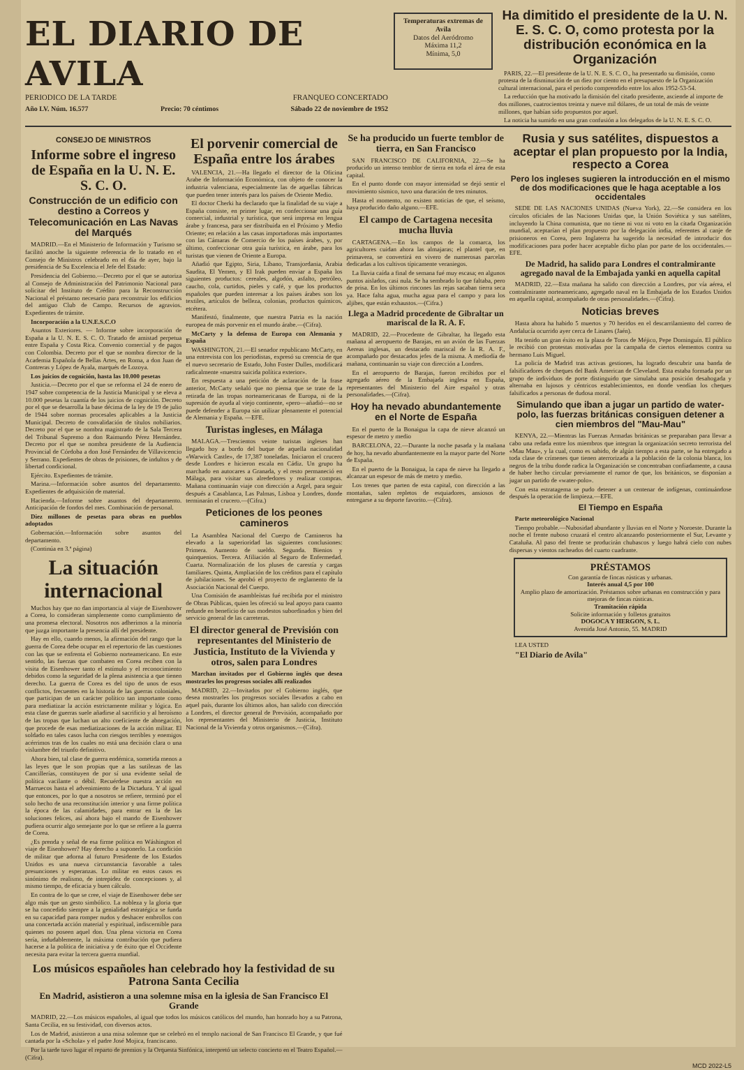EL DIARIO DE AVILA
PERIODICO DE LA TARDE FRANQUEO CONCERTADO
Año LV. Núm. 16.577 Precio: 70 céntimos Sábado 22 de noviembre de 1952
Temperaturas extremas de Avila
Datos del Aeródromo
Máxima 11,2
Mínima, 5,0
Ha dimitido el presidente de la U. N. E. S. C. O, como protesta por la distribución económica en la Organización
PARIS, 22.—El presidente de la U. N. E. S. C. O., ha presentado su dimisión, como protesta de la disminución de un diez por ciento en el presupuesto de la Organización cultural internacional, para el periodo comprendido entre los años 1952-53-54.
La reducción que ha motivado la dimisión del citado presidente, asciende al importe de dos millones, cuatrocientos treinta y nueve mil dólares, de un total de más de veinte millones, que habían sido propuestos por aquel.
La noticia ha sumido en una gran confusión a los delegados de la U. N. E. S. C. O.
CONSEJO DE MINISTROS
Informe sobre el ingreso de España en la U. N. E. S. C. O.
Construcción de un edificio con destino a Correos y Telecomunicación en Las Navas del Marqués
MADRID.—En el Ministerio de Información y Turismo se facilitó anoche la siguiente referencia de lo tratado en el Consejo de Ministros celebrado en el día de ayer, bajo la presidencia de Su Excelencia el Jefe del Estado:
Presidencia del Gobierno.—Decreto por el que se autoriza al Consejo de Administración del Patrimonio Nacional para solicitar del Instituto de Crédito para la Reconstrucción Nacional el préstamo necesario para reconstruir los edificios del antiguo Club de Campo. Recursos de agravios. Expedientes de trámite.
Incorporación a la U.N.E.S.C.O
Asuntos Exteriores. — Informe sobre incorporación de España a la U. N. E. S. C. O. Tratado de amistad perpetua entre España y Costa Rica. Convenio comercial y de pagos con Colombia. Decreto por el que se nombra director de la Academia Española de Bellas Artes, en Roma, a don Juan de Contreras y López de Ayala, marqués de Lozoya.
Los juicios de cognición, hasta las 10.000 pesetas
Justicia.—Decreto por el que se reforma el 24 de enero de 1947 sobre competencia de la Justicia Municipal y se eleva a 10.000 pesetas la cuantía de los juicios de cognición. Decreto por el que se desarrolla la base décima de la ley de 19 de julio de 1944 sobre normas procesales aplicables a la Justicia Municipal. Decreto de convalidación de títulos nobiliarios. Decreto por el que se nombra magistrado de la Sala Tercera del Tribunal Supremo a don Raimundo Pérez Hernández. Decreto por el que se nombra presidente de la Audiencia Provincial de Córdoba a don José Fernández de Villavicencio y Serrano. Expedientes de obras de prisiones, de indultos y de libertad condicional.
Ejército. Expedientes de trámite.
Marina.—Información sobre asuntos del departamento. Expedientes de adquisición de material.
Hacienda.—Informe sobre asuntos del departamento. Anticipación de fondos del mes. Combinación de personal.
Diez millones de pesetas para obras en pueblos adoptados
Gobernación.—Información sobre asuntos del departamento.
(Continúa en 3.ª página)
La situación internacional
Muchos hay que no dan importancia al viaje de Eisenhower a Corea, lo consideran simplemente como cumplimiento de una promesa electoral. Nosotros nos adherimos a la minoría que juzga importante la presencia allí del presidente.
Hay en ello, cuando menos, la afirmación del rango que la guerra de Corea debe ocupar en el repertorio de las cuestiones con las que se enfrenta el Gobierno norteamericano. En este sentido, las fuerzas que combaten en Corea reciben con la visita de Eisenhower tanto el estímulo y el reconocimiento debidos como la seguridad de la plena asistencia a que tienen derecho. La guerra de Corea es del tipo de unos de esos conflictos, frecuentes en la historia de las guerras coloniales, que participan de un carácter político tan importante como para mediatizar la acción estrictamente militar y lógica. En esta clase de guerras suele añadirse al sacrificio y al heroísmo de las tropas que luchan un alto coeficiente de abnegación, que procede de esas mediatizaciones de la acción militar. El soldado en tales casos lucha con riesgos terribles y enemigos acérrimos tras de los cuales no está una decisión clara o una vislumbre del triunfo definitivo.
Ahora bien, tal clase de guerra endémica, sometida menos a las leyes que le son propias que a las sutilezas de las Cancillerías, constituyen de por sí una evidente señal de política vacilante o débil. Recuérdese nuestra acción en Marruecos hasta el advenimiento de la Dictadura. Y al igual que entonces, por lo que a nosotros se refiere, terminó por el solo hecho de una reconstitución interior y una firme política la época de las calamidades, para entrar en la de las soluciones felices, así ahora bajo el mando de Eisenhower pudiera ocurrir algo semejante por lo que se refiere a la guerra de Corea.
¿Es prenda y señal de esa firme política en Wáshington el viaje de Eisenhower? Hay derecho a suponerlo. La condición de militar que adorna al futuro Presidente de los Estados Unidos es una nueva circunstancia favorable a tales presunciones y esperanzas. Lo militar en estos casos es sinónimo de realismo, de intrepidez de concepciones y, al mismo tiempo, de eficacia y buen cálculo.
En contra de lo que se cree, el viaje de Eisenhower debe ser algo más que un gesto simbólico. La nobleza y la gloria que se ha concedido siempre a la genialidad estratégica se funda en su capacidad para romper nudos y deshacer embrollos con una concertada acción material y espiritual, indiscernible para quienes no poseen aquel don. Una plena victoria en Corea sería, indudablemente, la máxima contribución que pudiera hacerse a la política de iniciativa y de éxito que el Occidente necesita para evitar la tercera guerra mundial.
El porvenir comercial de España entre los árabes
VALENCIA, 21.—Ha llegado el director de la Oficina Arabe de Información Económica, con objeto de conocer la industria valenciana, especialmente las de aquellas fábricas que pueden tener interés para los países de Oriente Medio.
El doctor Cherki ha declarado que la finalidad de su viaje a España consiste, en primer lugar, en confeccionar una guía comercial, industrial y turística, que será impresa en lengua árabe y francesa, para ser distribuida en el Próximo y Medio Oriente; en relación a las casas importadoras más importantes con las Cámaras de Comercio de los países árabes, y, por último, confeccionar otra guía turística, en árabe, para los turistas que vienen de Oriente a Europa.
Añadió que Egipto, Siria, Líbano, Transjordania, Arabia Saudita, El Yemen, y El Irak pueden enviar a España los siguientes productos: cereales, algodón, asfalto, petróleo, caucho, cola, curtidos, pieles y café, y que los productos españoles que pueden interesar a los países árabes son los textiles, artículos de belleza, colonias, productos químicos, etcétera.
Manifestó, finalmente, que nuestra Patria es la nación europea de más porvenir en el mundo árabe.—(Cifra).
McCarty y la defensa de Europa con Alemania y España
WASHINGTON, 21.—El senador republicano McCarty, en una entrevista con los periodistas, expresó su creencia de que el nuevo secretario de Estado, John Foster Dulles, modificará radicalmente «nuestra suicida política exterior».
En respuesta a una petición de aclaración de la frase anterior, McCarty señaló que no piensa que se trate de la retirada de las tropas norteamericanas de Europa, ni de la supresión de ayuda al viejo continente, «pero—añadió—no se puede defender a Europa sin utilizar plenamente el potencial de Alemania y España. —EFE.
Turistas ingleses, en Málaga
MALAGA.—Trescientos veinte turistas ingleses han llegado hoy a bordo del buque de aquella nacionalidad «Warwick Castle», de 17,387 toneladas. Iniciaron el crucero desde Londres e hicieron escala en Cádiz. Un grupo ha marchado en autocares a Granada, y el resto permaneció en Málaga, para visitar sus alrededores y realizar compras. Mañana continuarán viaje con dirección a Argel, para seguir después a Casablanca, Las Palmas, Lisboa y Londres, donde terminarán el crucero.—(Cifra.)
Peticiones de los peones camineros
La Asamblea Nacional del Cuerpo de Camineros ha elevado a la superioridad las siguientes conclusiones: Primera. Aumento de sueldo. Segunda. Bienios y quinquenios. Tercera. Afiliación al Seguro de Enfermedad. Cuarta. Normalización de los pluses de carestía y cargas familiares. Quinta, Ampliación de los créditos para el capítulo de jubilaciones. Se aprobó el proyecto de reglamento de la Asociación Nacional del Cuerpo.
Una Comisión de asambleístas fué recibida por el ministro de Obras Públicas, quien les ofreció su leal apoyo para cuanto redunde en beneficio de sus modestos subordinados y bien del servicio general de las carreteras.
El director general de Previsión con representantes del Ministerio de Justicia, Instituto de la Vivienda y otros, salen para Londres
Marchan invitados por el Gobierno inglés que desea mostrarles los progresos sociales allí realizados
MADRID, 22.—Invitados por el Gobierno inglés, que desea mostrarles los progresos sociales llevados a cabo en aquel país, durante los últimos años, han salido con dirección a Londres, el director general de Previsión, acompañado por los representantes del Ministerio de Justicia, Instituto Nacional de la Vivienda y otros organismos.—(Cifra).
Los músicos españoles han celebrado hoy la festividad de su Patrona Santa Cecilia
En Madrid, asistieron a una solemne misa en la iglesia de San Francisco El Grande
MADRID, 22.—Los músicos españoles, al igual que todos los músicos católicos del mundo, han honrado hoy a su Patrona, Santa Cecilia, en su festividad, con diversos actos.
Los de Madrid, asistieron a una misa solemne que se celebró en el templo nacional de San Francisco El Grande, y que fué cantada por la «Schola» y el padre José Mojica, franciscano.
Por la tarde tuvo lugar el reparto de premios y la Orquesta Sinfónica, interpretó un selecto concierto en el Teatro Español.—(Cifra).
Se ha producido un fuerte temblor de tierra, en San Francisco
SAN FRANCISCO DE CALIFORNIA, 22.—Se ha producido un intenso temblor de tierra en toda el área de esta capital.
En el punto donde con mayor intensidad se dejó sentir el movimiento sísmico, tuvo una duración de tres minutos.
Hasta el momento, no existen noticias de que, el seísmo, haya producido daño alguno.—EFE.
El campo de Cartagena necesita mucha lluvia
CARTAGENA.—En los campos de la comarca, los agricultores cuidan ahora las almajaras; el plantel que, en primavera, se convertirá en vivero de numerosas parcelas dedicadas a los cultivos típicamente veraniegos.
La lluvia caída a final de semana fué muy escasa; en algunos puntos aislados, casi nula. Se ha sembrado lo que faltaba, pero de prisa. En los últimos rincones las rejas sacaban tierra seca ya. Hace falta agua, mucha agua para el campo y para los aljibes, que están exhaustos.—(Cifra.)
Llega a Madrid procedente de Gibraltar un mariscal de la R. A. F.
MADRID, 22.—Procedente de Gibraltar, ha llegado esta mañana al aeropuerto de Barajas, en un avión de las Fuerzas Aereas inglesas, un destacado mariscal de la R. A. F., acompañado por destacados jefes de la misma. A mediodía de mañana, continuarán su viaje con dirección a Londres.
En el aeropuerto de Barajas, fueron recibidos por el agregado aéreo de la Embajada inglesa en España, representantes del Ministerio del Aire español y otras personalidades.—(Cifra).
Hoy ha nevado abundantemente en el Norte de España
En el puerto de la Bonaigua la capa de nieve alcanzó un espesor de metro y medio
BARCELONA, 22.—Durante la noche pasada y la mañana de hoy, ha nevado abundantemente en la mayor parte del Norte de España.
En el puerto de la Bonaigua, la capa de nieve ha llegado a alcanzar un espesor de más de metro y medio.
Los trenes que parten de esta capital, con dirección a las montañas, salen repletos de esquiadores, ansiosos de entregarse a su deporte favorito.—(Cifra).
Rusia y sus satélites, dispuestos a aceptar el plan propuesto por la India, respecto a Corea
Pero los ingleses sugieren la introducción en el mismo de dos modificaciones que le haga aceptable a los occidentales
SEDE DE LAS NACIONES UNIDAS (Nueva York), 22.—Se considera en los círculos oficiales de las Naciones Unidas que, la Unión Soviética y sus satélites, incluyendo la China comunista, que no tiene ni voz ni voto en la citada Organización mundial, aceptarían el plan propuesto por la delegación india, referentes al canje de prisioneros en Corea, pero Inglaterra ha sugerido la necesidad de introducir dos modificaciones para poder hacer aceptable dicho plan por parte de los occidentales.—EFE.
De Madrid, ha salido para Londres el contralmirante agregado naval de la Embajada yanki en aquella capital
MADRID, 22.—Esta mañana ha salido con dirección a Londres, por vía aérea, el contralmirante norteamericano, agregado naval en la Embajada de los Estados Unidos en aquella capital, acompañado de otras personalidades.—(Cifra).
Noticias breves
Hasta ahora ha habido 5 muertos y 70 heridos en el descarrilamiento del correo de Andalucía ocurrido ayer cerca de Linares (Jaén).
Ha tenido un gran éxito en la plaza de Toros de Méjico, Pepe Dominguín. El público le recibió con protestas motivadas por la campaña de ciertos elementos contra su hermano Luis Miguel.
La policía de Madrid tras activas gestiones, ha logrado descubrir una banda de falsificadores de cheques del Bank American de Cleveland. Esta estaba formada por un grupo de individuos de porte distinguido que simulaba una posición desahogada y alternaba en lujosos y céntricos establecimientos, en donde vendían los cheques falsificados a personas de dudosa moral.
Simulando que iban a jugar un partido de water-polo, las fuerzas británicas consiguen detener a cien miembros del "Mau-Mau"
KENYA, 22.—Mientras las Fuerzas Armadas británicas se preparaban para llevar a cabo una redada entre los miembros que integran la organización secreto terrorista del «Mau Mau», y la cual, como es sabido, de algún tiempo a esta parte, se ha entregado a toda clase de crímenes que tienen aterrorizada a la población de la colonia blanca, los negros de la tribu donde radica la Organización se concentraban confiadamente, a causa de haber hecho circular previamente el rumor de que, los británicos, se disponían a jugar un partido de «water-polo».
Con esta estratagema se pudo detener a un centenar de indígenas, continuándose después la operación de limpieza.—EFE.
El Tiempo en España
Parte meteorológico Nacional
Tiempo probable.—Nubosidad abundante y lluvias en el Norte y Noroeste. Durante la noche el frente nuboso cruzará el centro alcanzando posteriormente el Sur, Levante y Cataluña. Al paso del frente se producirán chubascos y luego habrá cielo con nubes dispersas y vientos racheados del cuarto cuadrante.
PRÉSTAMOS
Con garantía de fincas rústicas y urbanas.
Interés anual 4,5 por 100
Amplio plazo de amortización. Préstamos sobre urbanas en construcción y para mejoras de fincas rústicas.
Tramitación rápida
Solicite información y folletos gratuitos
DOGOCA Y HERGON, S. L.
Avenida José Antonio, 55. MADRID
LEA USTED
"El Diario de Avila"
MCD 2022-L5